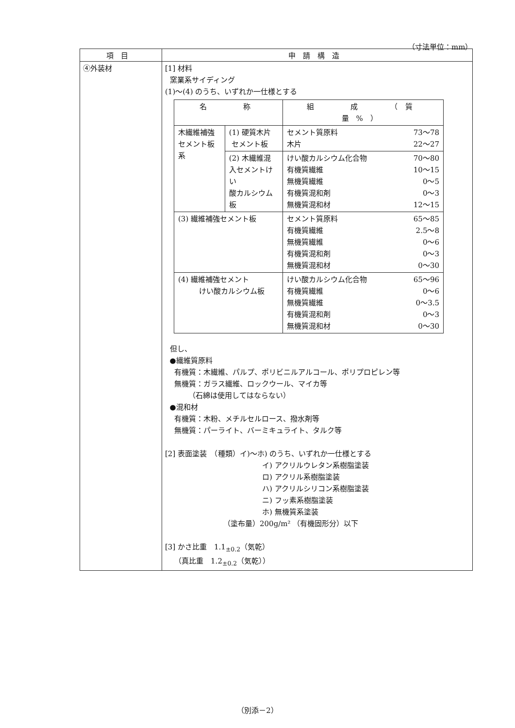（寸法単位：mm）
| 項目 | 申請構造 |
| --- | --- |
| ④外装材 | [1] 材料 窯業系サイディング (1)～(4) のうち、いずれか一仕様とする / 名 称 / / 組 成 （質量%） / / --- / --- / --- / / 木繊維補強 セメント板系 / (1) 硬質木片 セメント板 / セメント質原料 73～78 木片 22～27 / / / (2) 木繊維混 入セメントけい 酸カルシウム板 / けい酸カルシウム化合物 70～80 有機質繊維 10～15 無機質繊維 0～5 有機質混和剤 0～3 無機質混和材 12～15 / / (3) 繊維補強セメント板 / / セメント質原料 65～85 有機質繊維 2.5～8 無機質繊維 0～6 有機質混和剤 0～3 無機質混和材 0～30 / / (4) 繊維補強セメント けい酸カルシウム板 / / けい酸カルシウム化合物 65～96 有機質繊維 0～6 無機質繊維 0～3.5 有機質混和剤 0～3 無機質混和材 0～30 / 但し、 ●繊維質原料 有機質：木繊維、パルプ、ポリビニルアルコール、ポリプロピレン等 無機質：ガラス繊維、ロックウール、マイカ等 （石綿は使用してはならない） ●混和材 有機質：木粉、メチルセルロース、撥水剤等 無機質：パーライト、バーミキュライト、タルク等 [2] 表面塗装 （種類）イ)～ホ) のうち、いずれか一仕様とする イ) アクリルウレタン系樹脂塗装 ロ) アクリル系樹脂塗装 ハ) アクリルシリコン系樹脂塗装 ニ) フッ素系樹脂塗装 ホ) 無機質系塗装 （塗布量）200g/m² （有機固形分）以下 [3] かさ比重 1.1<sub>±0.2</sub>（気乾） （真比重 1.2<sub>±0.2</sub>（気乾）） |
（別添－2）